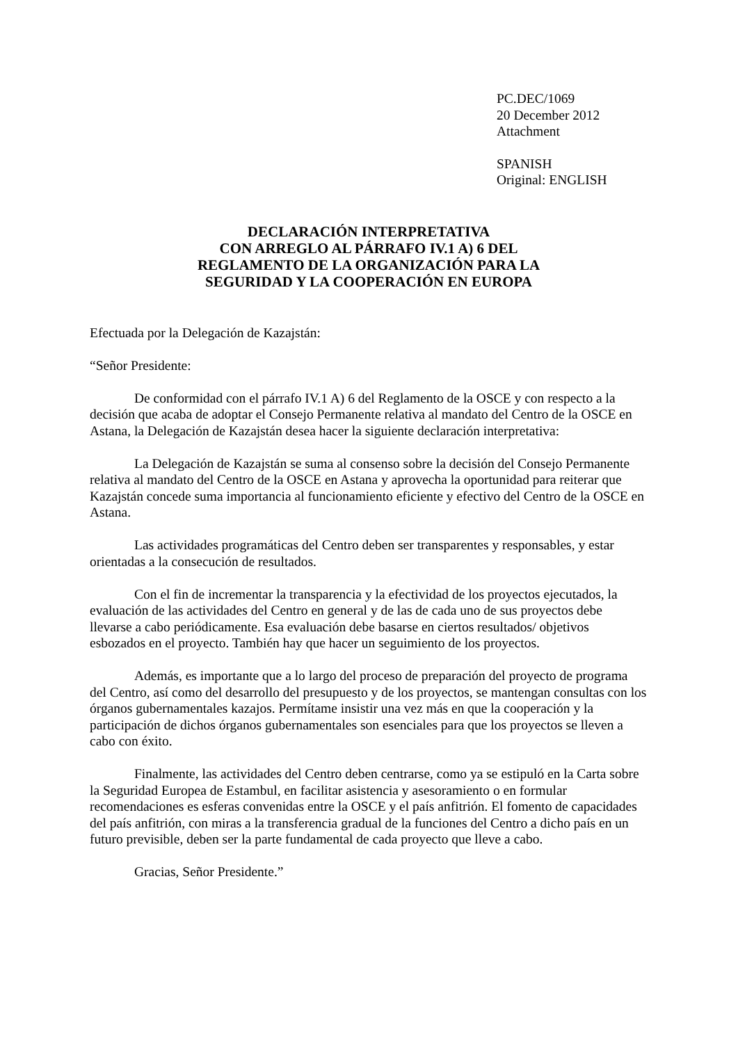PC.DEC/1069
20 December 2012
Attachment
SPANISH
Original: ENGLISH
DECLARACIÓN INTERPRETATIVA
CON ARREGLO AL PÁRRAFO IV.1 A) 6 DEL
REGLAMENTO DE LA ORGANIZACIÓN PARA LA
SEGURIDAD Y LA COOPERACIÓN EN EUROPA
Efectuada por la Delegación de Kazajstán:
“Señor Presidente:
De conformidad con el párrafo IV.1 A) 6 del Reglamento de la OSCE y con respecto a la decisión que acaba de adoptar el Consejo Permanente relativa al mandato del Centro de la OSCE en Astana, la Delegación de Kazajstán desea hacer la siguiente declaración interpretativa:
La Delegación de Kazajstán se suma al consenso sobre la decisión del Consejo Permanente relativa al mandato del Centro de la OSCE en Astana y aprovecha la oportunidad para reiterar que Kazajstán concede suma importancia al funcionamiento eficiente y efectivo del Centro de la OSCE en Astana.
Las actividades programáticas del Centro deben ser transparentes y responsables, y estar orientadas a la consecución de resultados.
Con el fin de incrementar la transparencia y la efectividad de los proyectos ejecutados, la evaluación de las actividades del Centro en general y de las de cada uno de sus proyectos debe llevarse a cabo periódicamente. Esa evaluación debe basarse en ciertos resultados/ objetivos esbozados en el proyecto. También hay que hacer un seguimiento de los proyectos.
Además, es importante que a lo largo del proceso de preparación del proyecto de programa del Centro, así como del desarrollo del presupuesto y de los proyectos, se mantengan consultas con los órganos gubernamentales kazajos. Permítame insistir una vez más en que la cooperación y la participación de dichos órganos gubernamentales son esenciales para que los proyectos se lleven a cabo con éxito.
Finalmente, las actividades del Centro deben centrarse, como ya se estipuló en la Carta sobre la Seguridad Europea de Estambul, en facilitar asistencia y asesoramiento o en formular recomendaciones es esferas convenidas entre la OSCE y el país anfitrión. El fomento de capacidades del país anfitrión, con miras a la transferencia gradual de la funciones del Centro a dicho país en un futuro previsible, deben ser la parte fundamental de cada proyecto que lleve a cabo.
Gracias, Señor Presidente.”